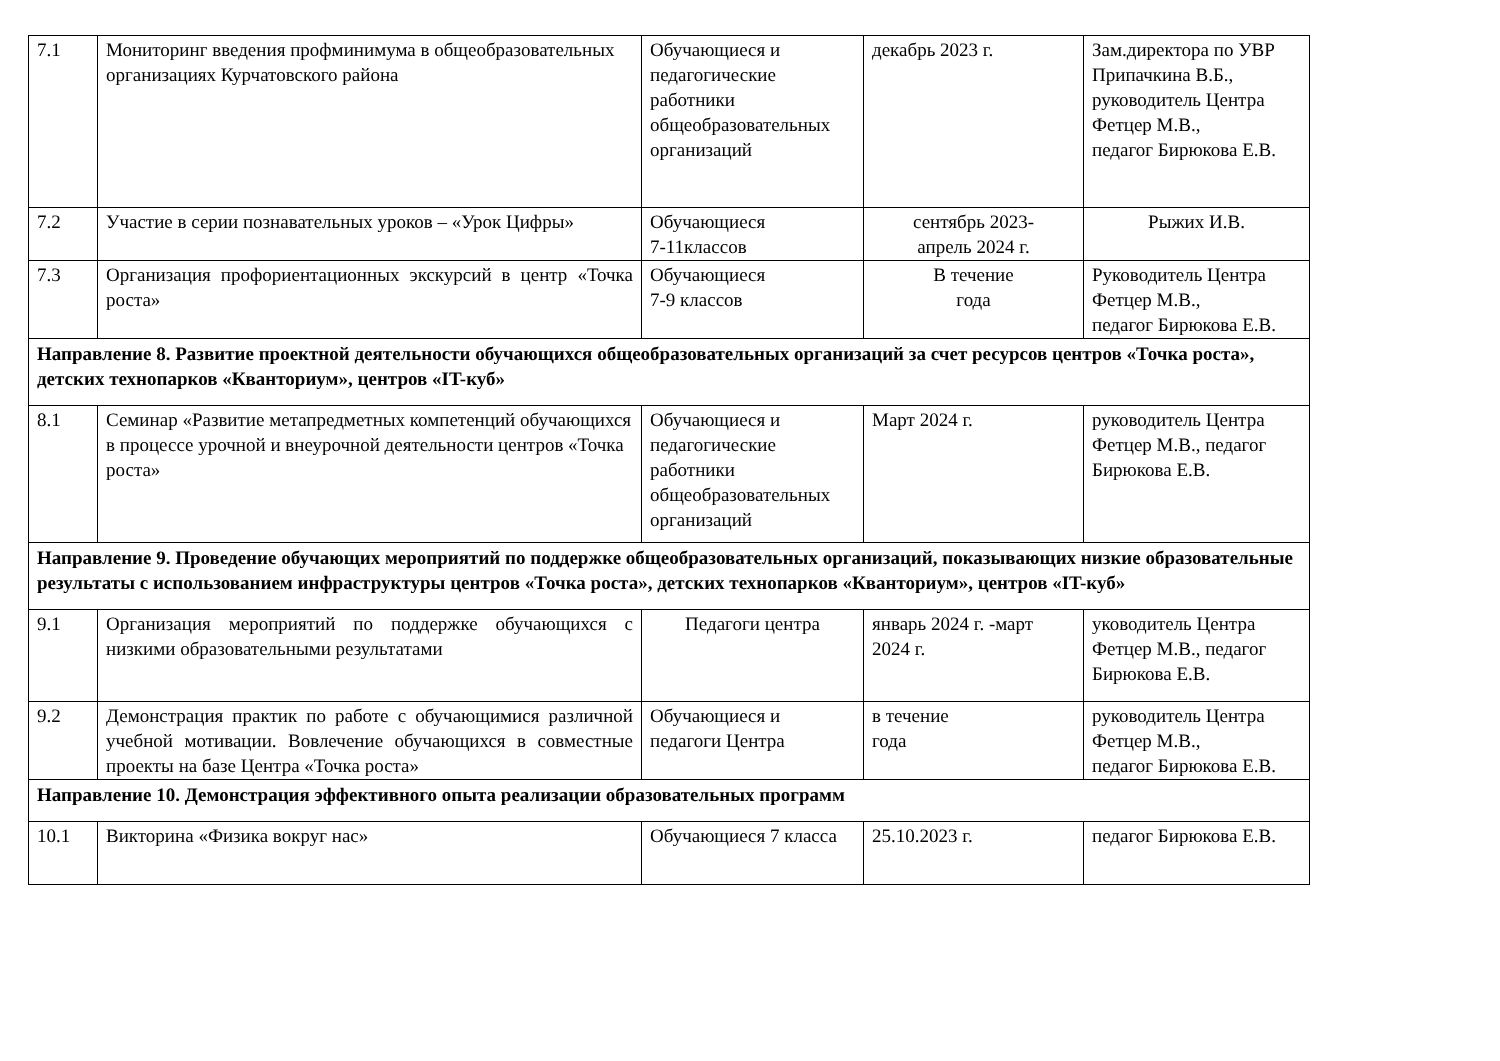| 7.1 | Мониторинг введения профминимума в общеобразовательных организациях Курчатовского района | Обучающиеся и педагогические работники общеобразовательных организаций | декабрь 2023 г. | Зам.директора по УВР Припачкина В.Б., руководитель Центра Фетцер М.В., педагог Бирюкова Е.В. |
| 7.2 | Участие в серии познавательных уроков – «Урок Цифры» | Обучающиеся 7-11классов | сентябрь 2023- апрель 2024 г. | Рыжих И.В. |
| 7.3 | Организация профориентационных экскурсий в центр «Точка роста» | Обучающиеся 7-9 классов | В течение года | Руководитель Центра Фетцер М.В., педагог Бирюкова Е.В. |
| Направление 8. Развитие проектной деятельности обучающихся общеобразовательных организаций за счет ресурсов центров «Точка роста», детских технопарков «Кванториум», центров «IT-куб» | | | | |
| 8.1 | Семинар «Развитие метапредметных компетенций обучающихся в процессе урочной и внеурочной деятельности центров «Точка роста» | Обучающиеся и педагогические работники общеобразовательных организаций | Март 2024 г. | руководитель Центра Фетцер М.В., педагог Бирюкова Е.В. |
| Направление 9. Проведение обучающих мероприятий по поддержке общеобразовательных организаций, показывающих низкие образовательные результаты с использованием инфраструктуры центров «Точка роста», детских технопарков «Кванториум», центров «IT-куб» | | | | |
| 9.1 | Организация мероприятий по поддержке обучающихся с низкими образовательными результатами | Педагоги центра | январь 2024 г. -март 2024 г. | уководитель Центра Фетцер М.В., педагог Бирюкова Е.В. |
| 9.2 | Демонстрация практик по работе с обучающимися различной учебной мотивации. Вовлечение обучающихся в совместные проекты на базе Центра «Точка роста» | Обучающиеся и педагоги Центра | в течение года | руководитель Центра Фетцер М.В., педагог Бирюкова Е.В. |
| Направление 10. Демонстрация эффективного опыта реализации образовательных программ | | | | |
| 10.1 | Викторина «Физика вокруг нас» | Обучающиеся 7 класса | 25.10.2023 г. | педагог Бирюкова Е.В. |